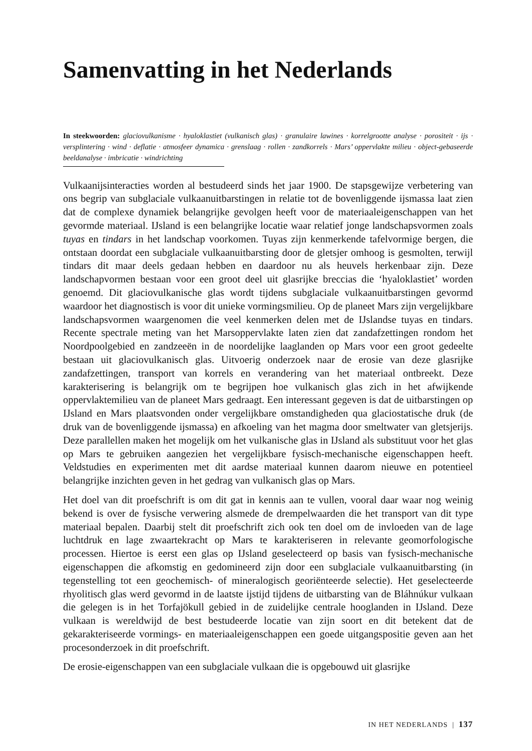Samenvatting in het Nederlands
In steekwoorden: glaciovulkanisme · hyaloklastiet (vulkanisch glas) · granulaire lawines · korrelgrootte analyse · porositeit · ijs · versplintering · wind · deflatie · atmosfeer dynamica · grenslaag · rollen · zandkorrels · Mars’ oppervlakte milieu · object-gebaseerde beeldanalyse · imbricatie · windrichting
Vulkaanijsinteracties worden al bestudeerd sinds het jaar 1900. De stapsgewijze verbetering van ons begrip van subglaciale vulkaanuitbarstingen in relatie tot de bovenliggende ijsmassa laat zien dat de complexe dynamiek belangrijke gevolgen heeft voor de materiaaleigenschappen van het gevormde materiaal. IJsland is een belangrijke locatie waar relatief jonge landschapsvormen zoals tuyas en tindars in het landschap voorkomen. Tuyas zijn kenmerkende tafelvormige bergen, die ontstaan doordat een subglaciale vulkaanuitbarsting door de gletsjer omhoog is gesmolten, terwijl tindars dit maar deels gedaan hebben en daardoor nu als heuvels herkenbaar zijn. Deze landschapvormen bestaan voor een groot deel uit glasrijke breccias die ‘hyaloklastiet’ worden genoemd. Dit glaciovulkanische glas wordt tijdens subglaciale vulkaanuitbarstingen gevormd waardoor het diagnostisch is voor dit unieke vormingsmilieu. Op de planeet Mars zijn vergelijkbare landschapsvormen waargenomen die veel kenmerken delen met de IJslandse tuyas en tindars. Recente spectrale meting van het Marsoppervlakte laten zien dat zandafzettingen rondom het Noordpoolgebied en zandzeeën in de noordelijke laaglanden op Mars voor een groot gedeelte bestaan uit glaciovulkanisch glas. Uitvoerig onderzoek naar de erosie van deze glasrijke zandafzettingen, transport van korrels en verandering van het materiaal ontbreekt. Deze karakterisering is belangrijk om te begrijpen hoe vulkanisch glas zich in het afwijkende oppervlaktemilieu van de planeet Mars gedraagt. Een interessant gegeven is dat de uitbarstingen op IJsland en Mars plaatsvonden onder vergelijkbare omstandigheden qua glaciostatische druk (de druk van de bovenliggende ijsmassa) en afkoeling van het magma door smeltwater van gletsjerijs. Deze parallellen maken het mogelijk om het vulkanische glas in IJsland als substituut voor het glas op Mars te gebruiken aangezien het vergelijkbare fysisch-mechanische eigenschappen heeft. Veldstudies en experimenten met dit aardse materiaal kunnen daarom nieuwe en potentieel belangrijke inzichten geven in het gedrag van vulkanisch glas op Mars.
Het doel van dit proefschrift is om dit gat in kennis aan te vullen, vooral daar waar nog weinig bekend is over de fysische verwering alsmede de drempelwaarden die het transport van dit type materiaal bepalen. Daarbij stelt dit proefschrift zich ook ten doel om de invloeden van de lage luchtdruk en lage zwaartekracht op Mars te karakteriseren in relevante geomorfologische processen. Hiertoe is eerst een glas op IJsland geselecteerd op basis van fysisch-mechanische eigenschappen die afkomstig en gedomineerd zijn door een subglaciale vulkaanuitbarsting (in tegenstelling tot een geochemisch- of mineralogisch georiënteerde selectie). Het geselecteerde rhyolitisch glas werd gevormd in de laatste ijstijd tijdens de uitbarsting van de Bláhnúkur vulkaan die gelegen is in het Torfajökull gebied in de zuidelijke centrale hooglanden in IJsland. Deze vulkaan is wereldwijd de best bestudeerde locatie van zijn soort en dit betekent dat de gekarakteriseerde vormings- en materiaaleigenschappen een goede uitgangspositie geven aan het procesonderzoek in dit proefschrift.
De erosie-eigenschappen van een subglaciale vulkaan die is opgebouwd uit glasrijke
IN HET NEDERLANDS | 137